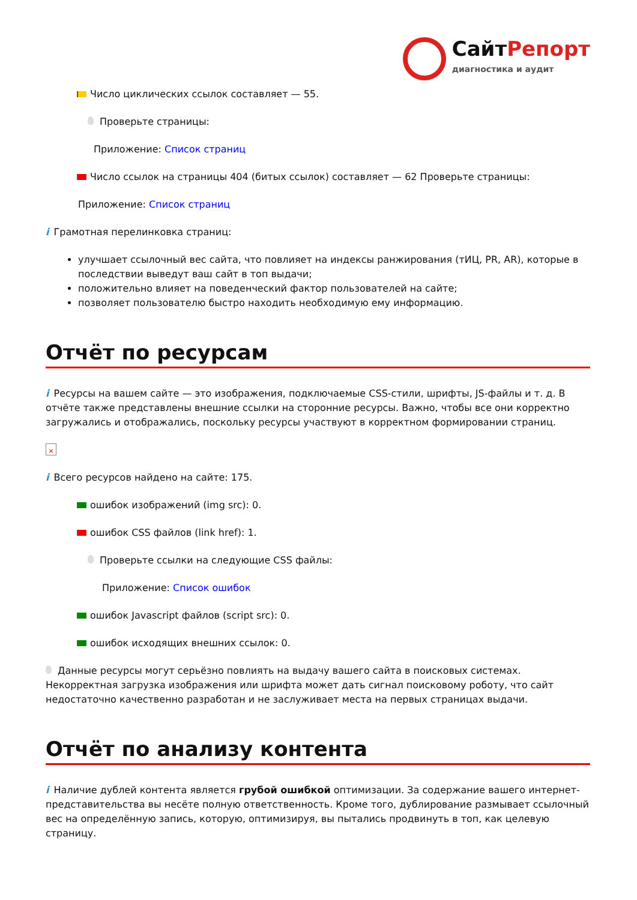СайтРепорт
диагностика и аудит
Число циклических ссылок составляет — 55.
Проверьте страницы:
Приложение: Список страниц
Число ссылок на страницы 404 (битых ссылок) составляет — 62 Проверьте страницы:
Приложение: Список страниц
i Грамотная перелинковка страниц:
улучшает ссылочный вес сайта, что повлияет на индексы ранжирования (тИЦ, PR, AR), которые в последствии выведут ваш сайт в топ выдачи;
положительно влияет на поведенческий фактор пользователей на сайте;
позволяет пользователю быстро находить необходимую ему информацию.
Отчёт по ресурсам
i Ресурсы на вашем сайте — это изображения, подключаемые CSS-стили, шрифты, JS-файлы и т. д. В отчёте также представлены внешние ссылки на сторонние ресурсы. Важно, чтобы все они корректно загружались и отображались, поскольку ресурсы участвуют в корректном формировании страниц.
×
i Всего ресурсов найдено на сайте: 175.
ошибок изображений (img src): 0.
ошибок CSS файлов (link href): 1.
Проверьте ссылки на следующие CSS файлы:
Приложение: Список ошибок
ошибок Javascript файлов (script src): 0.
ошибок исходящих внешних ссылок: 0.
Данные ресурсы могут серьёзно повлиять на выдачу вашего сайта в поисковых системах. Некорректная загрузка изображения или шрифта может дать сигнал поисковому роботу, что сайт недостаточно качественно разработан и не заслуживает места на первых страницах выдачи.
Отчёт по анализу контента
i Наличие дублей контента является грубой ошибкой оптимизации. За содержание вашего интернет-представительства вы несёте полную ответственность. Кроме того, дублирование размывает ссылочный вес на определённую запись, которую, оптимизируя, вы пытались продвинуть в топ, как целевую страницу.